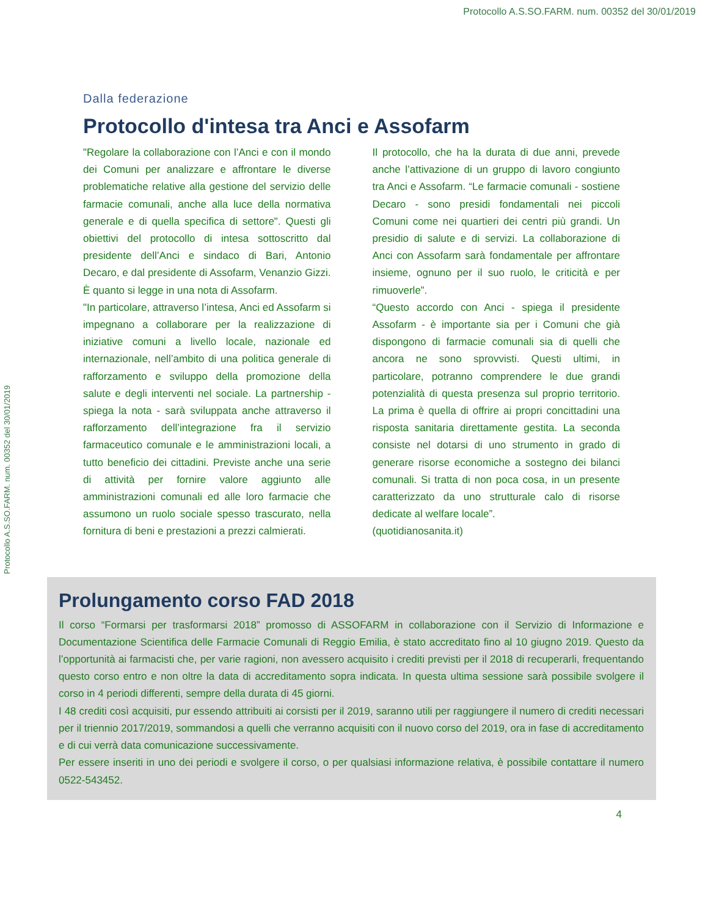Protocollo A.S.SO.FARM. num. 00352 del 30/01/2019
Protocollo A.S.SO.FARM. num. 00352 del 30/01/2019
Dalla federazione
Protocollo d'intesa tra Anci e Assofarm
"Regolare la collaborazione con l’Anci e con il mondo dei Comuni per analizzare e affrontare le diverse problematiche relative alla gestione del servizio delle farmacie comunali, anche alla luce della normativa generale e di quella specifica di settore". Questi gli obiettivi del protocollo di intesa sottoscritto dal presidente dell’Anci e sindaco di Bari, Antonio Decaro, e dal presidente di Assofarm, Venanzio Gizzi. È quanto si legge in una nota di Assofarm.
"In particolare, attraverso l’intesa, Anci ed Assofarm si impegnano a collaborare per la realizzazione di iniziative comuni a livello locale, nazionale ed internazionale, nell’ambito di una politica generale di rafforzamento e sviluppo della promozione della salute e degli interventi nel sociale. La partnership - spiega la nota - sarà sviluppata anche attraverso il rafforzamento dell’integrazione fra il servizio farmaceutico comunale e le amministrazioni locali, a tutto beneficio dei cittadini. Previste anche una serie di attività per fornire valore aggiunto alle amministrazioni comunali ed alle loro farmacie che assumono un ruolo sociale spesso trascurato, nella fornitura di beni e prestazioni a prezzi calmierati.
Il protocollo, che ha la durata di due anni, prevede anche l’attivazione di un gruppo di lavoro congiunto tra Anci e Assofarm. “Le farmacie comunali - sostiene Decaro - sono presidi fondamentali nei piccoli Comuni come nei quartieri dei centri più grandi. Un presidio di salute e di servizi. La collaborazione di Anci con Assofarm sarà fondamentale per affrontare insieme, ognuno per il suo ruolo, le criticità e per rimuoverle”.
“Questo accordo con Anci - spiega il presidente Assofarm - è importante sia per i Comuni che già dispongono di farmacie comunali sia di quelli che ancora ne sono sprovvisti. Questi ultimi, in particolare, potranno comprendere le due grandi potenzialità di questa presenza sul proprio territorio. La prima è quella di offrire ai propri concittadini una risposta sanitaria direttamente gestita. La seconda consiste nel dotarsi di uno strumento in grado di generare risorse economiche a sostegno dei bilanci comunali. Si tratta di non poca cosa, in un presente caratterizzato da uno strutturale calo di risorse dedicate al welfare locale”.
(quotidianosanita.it)
Prolungamento corso FAD 2018
Il corso “Formarsi per trasformarsi 2018” promosso di ASSOFARM in collaborazione con il Servizio di Informazione e Documentazione Scientifica delle Farmacie Comunali di Reggio Emilia, è stato accreditato fino al 10 giugno 2019. Questo da l’opportunità ai farmacisti che, per varie ragioni, non avessero acquisito i crediti previsti per il 2018 di recuperarli, frequentando questo corso entro e non oltre la data di accreditamento sopra indicata. In questa ultima sessione sarà possibile svolgere il corso in 4 periodi differenti, sempre della durata di 45 giorni.
I 48 crediti così acquisiti, pur essendo attribuiti ai corsisti per il 2019, saranno utili per raggiungere il numero di crediti necessari per il triennio 2017/2019, sommandosi a quelli che verranno acquisiti con il nuovo corso del 2019, ora in fase di accreditamento e di cui verrà data comunicazione successivamente.
Per essere inseriti in uno dei periodi e svolgere il corso, o per qualsiasi informazione relativa, è possibile contattare il numero 0522-543452.
4